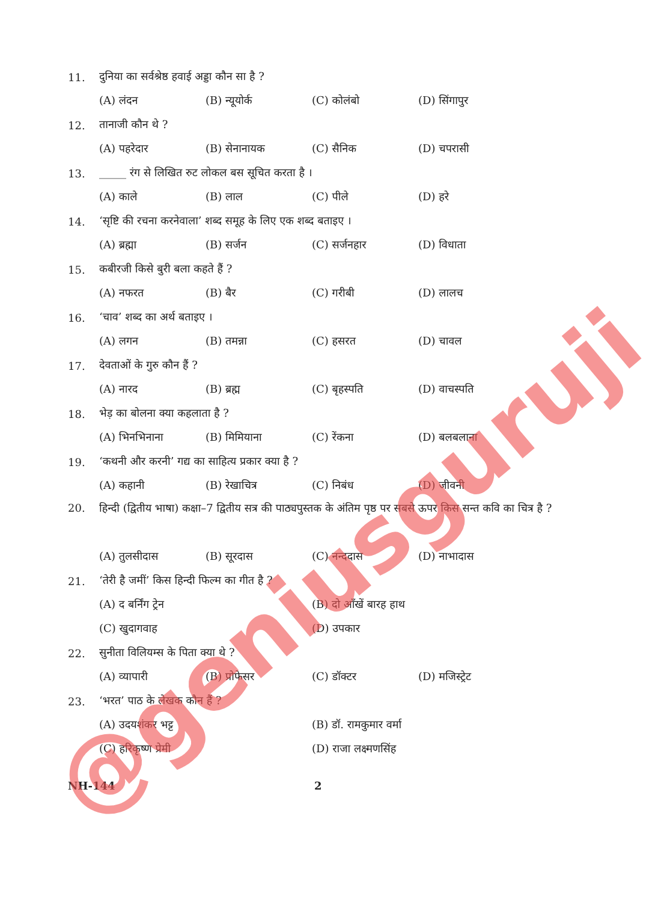11. दुनिया का सर्वश्रेष्ठ हवाई अड्डा कौन सा है ?
(A) लंदन (B) न्यूयोर्क (C) कोलंबो (D) सिंगापुर
12. तानाजी कौन थे ?
(A) पहरेदार (B) सेनानायक (C) सैनिक (D) चपरासी
13. _____ रंग से लिखित रुट लोकल बस सूचित करता है ।
(A) काले (B) लाल (C) पीले (D) हरे
14. ‘सृष्टि की रचना करनेवाला’ शब्द समूह के लिए एक शब्द बताइए ।
(A) ब्रह्मा (B) सर्जन (C) सर्जनहार (D) विधाता
15. कबीरजी किसे बुरी बला कहते हैं ?
(A) नफरत (B) बैर (C) गरीबी (D) लालच
16. ‘चाव’ शब्द का अर्थ बताइए ।
(A) लगन (B) तमन्ना (C) हसरत (D) चावल
17. देवताओं के गुरु कौन हैं ?
(A) नारद (B) ब्रह्म (C) बृहस्पति (D) वाचस्पति
18. भेड़ का बोलना क्या कहलाता है ?
(A) भिनभिनाना (B) मिमियाना (C) रेंकना (D) बलबलाना
19. ‘कथनी और करनी’ गद्य का साहित्य प्रकार क्या है ?
(A) कहानी (B) रेखाचित्र (C) निबंध (D) जीवनी
20. हिन्दी (द्वितीय भाषा) कक्षा–7 द्वितीय सत्र की पाठ्यपुस्तक के अंतिम पृष्ठ पर सबसे ऊपर किस सन्त कवि का चित्र है ?
(A) तुलसीदास (B) सूरदास (C) नन्ददास (D) नाभादास
21. ‘तेरी है जमीं’ किस हिन्दी फिल्म का गीत है ?
(A) द बर्निंग ट्रेन (B) दो आँखें बारह हाथ
(C) खुदागवाह (D) उपकार
22. सुनीता विलियम्स के पिता क्या थे ?
(A) व्यापारी (B) प्रोफेसर (C) डॉक्टर (D) मजिस्ट्रेट
23. ‘भरत’ पाठ के लेखक कौन हैं ?
(A) उदयशंकर भट्ट (B) डॉ. रामकुमार वर्मा
(C) हरिकृष्ण प्रेमी (D) राजा लक्ष्मणसिंह
NH-144 2
@geniusguruji